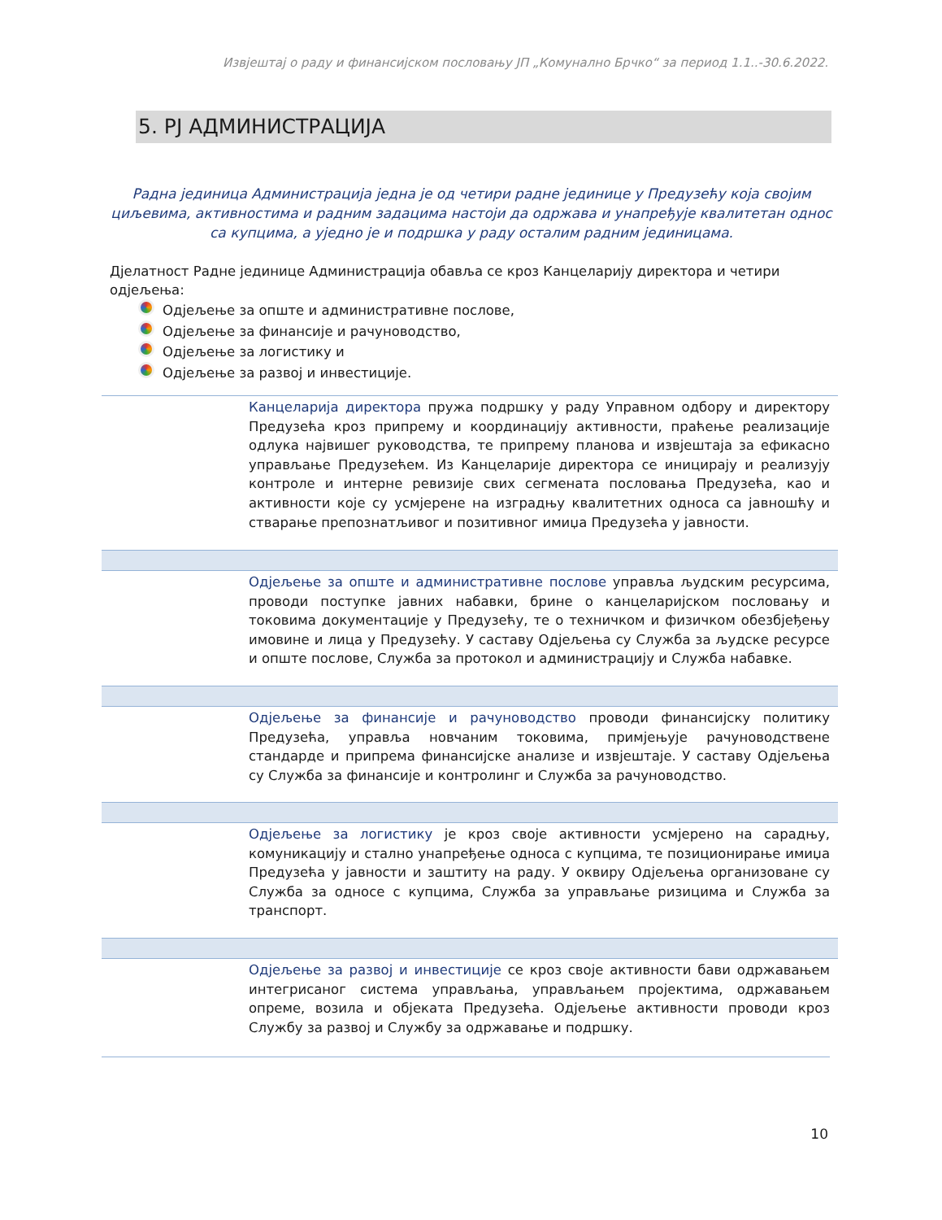Извјештај о раду и финансијском пословању ЈП „Комунално Брчко“ за период 1.1..-30.6.2022.
5. РЈ АДМИНИСТРАЦИЈА
Радна јединица Администрација једна је од четири радне јединице у Предузећу која својим циљевима, активностима и радним задацима настоји да одржава и унапређује квалитетан однос са купцима, а уједно је и подршка у раду осталим радним јединицама.
Дјелатност Радне јединице Администрација обавља се кроз Канцеларију директора и четири одјељења:
Одјељење за опште и административне послове,
Одјељење за финансије и рачуноводство,
Одјељење за логистику и
Одјељење за развој и инвестиције.
Канцеларија директора пружа подршку у раду Управном одбору и директору Предузећа кроз припрему и координацију активности, праћење реализације одлука највишег руководства, те припрему планова и извјештаја за ефикасно управљање Предузећем. Из Канцеларије директора се иницирају и реализују контроле и интерне ревизије свих сегмената пословања Предузећа, као и активности које су усмјерене на изградњу квалитетних односа са јавношћу и стварање препознатљивог и позитивног имиџа Предузећа у јавности.
Одјељење за опште и административне послове управља људским ресурсима, проводи поступке јавних набавки, брине о канцеларијском пословању и токовима документације у Предузећу, те о техничком и физичком обезбјеђењу имовине и лица у Предузећу. У саставу Одјељења су Служба за људске ресурсе и опште послове, Служба за протокол и администрацију и Служба набавке.
Одјељење за финансије и рачуноводство проводи финансијску политику Предузећа, управља новчаним токовима, примјењује рачуноводствене стандарде и припрема финансијске анализе и извјештаје. У саставу Одјељења су Служба за финансије и контролинг и Служба за рачуноводство.
Одјељење за логистику је кроз своје активности усмјерено на сарадњу, комуникацију и стално унапређење односа с купцима, те позиционирање имиџа Предузећа у јавности и заштиту на раду. У оквиру Одјељења организоване су Служба за односе с купцима, Служба за управљање ризицима и Служба за транспорт.
Одјељење за развој и инвестиције се кроз своје активности бави одржавањем интегрисаног система управљања, управљањем пројектима, одржавањем опреме, возила и објеката Предузећа. Одјељење активности проводи кроз Службу за развој и Службу за одржавање и подршку.
10